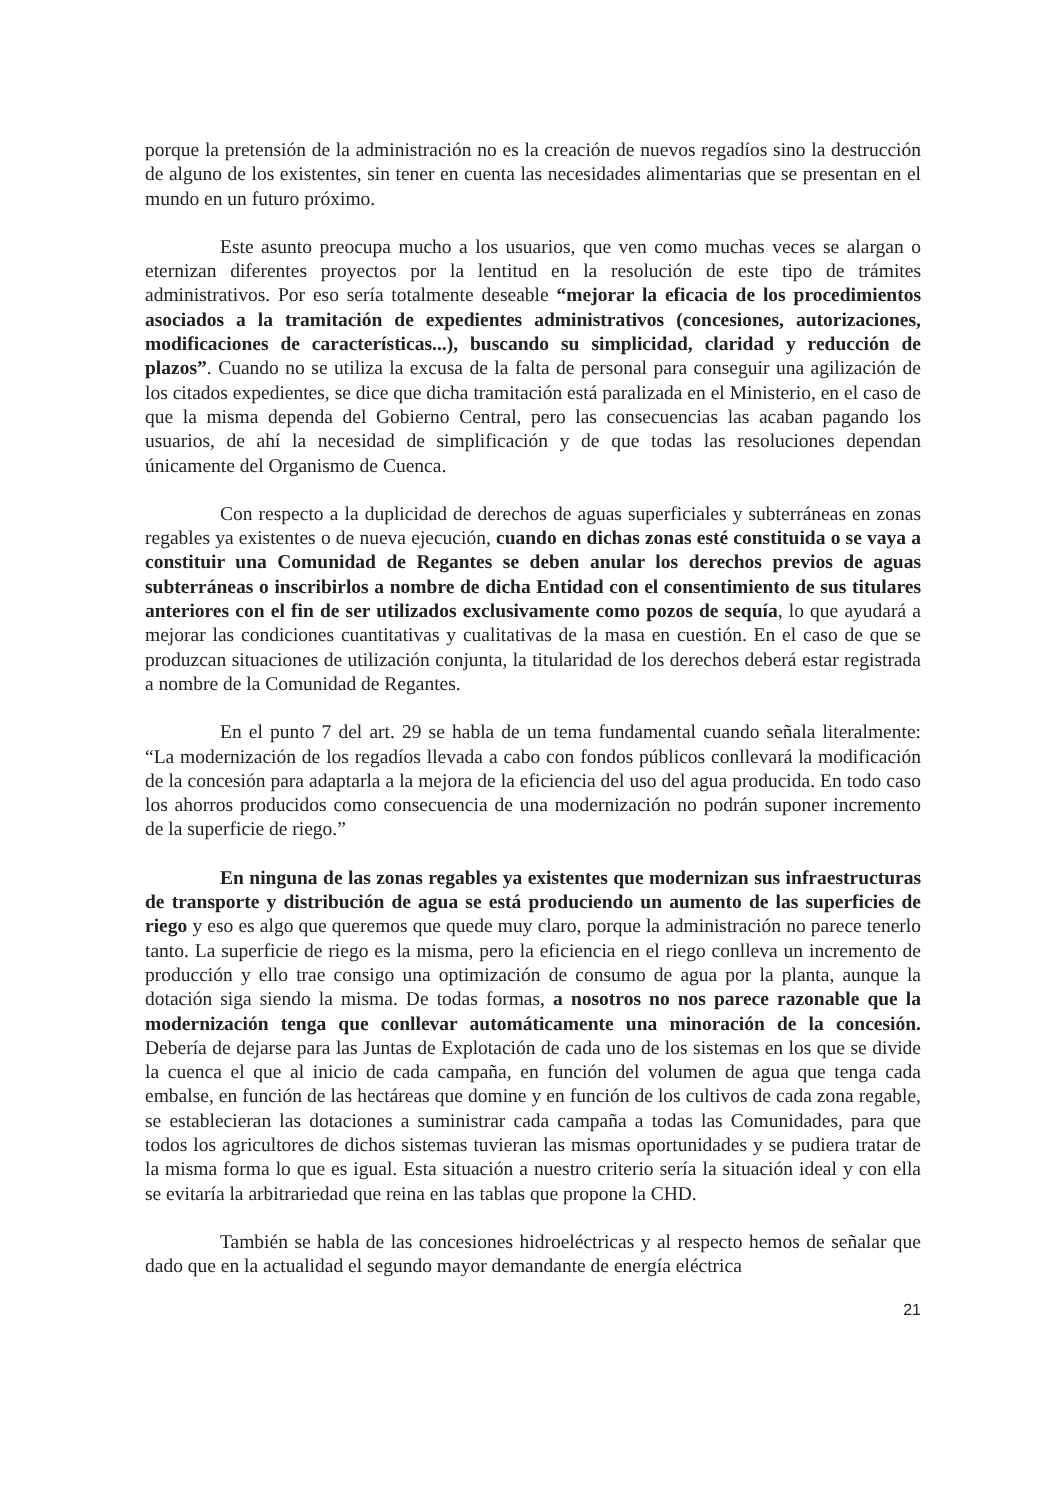porque la pretensión de la administración no es la creación de nuevos regadíos sino la destrucción de alguno de los existentes, sin tener en cuenta las necesidades alimentarias que se presentan en el mundo en un futuro próximo.
Este asunto preocupa mucho a los usuarios, que ven como muchas veces se alargan o eternizan diferentes proyectos por la lentitud en la resolución de este tipo de trámites administrativos. Por eso sería totalmente deseable “mejorar la eficacia de los procedimientos asociados a la tramitación de expedientes administrativos (concesiones, autorizaciones, modificaciones de características...), buscando su simplicidad, claridad y reducción de plazos”. Cuando no se utiliza la excusa de la falta de personal para conseguir una agilización de los citados expedientes, se dice que dicha tramitación está paralizada en el Ministerio, en el caso de que la misma dependa del Gobierno Central, pero las consecuencias las acaban pagando los usuarios, de ahí la necesidad de simplificación y de que todas las resoluciones dependan únicamente del Organismo de Cuenca.
Con respecto a la duplicidad de derechos de aguas superficiales y subterráneas en zonas regables ya existentes o de nueva ejecución, cuando en dichas zonas esté constituida o se vaya a constituir una Comunidad de Regantes se deben anular los derechos previos de aguas subterráneas o inscribirlos a nombre de dicha Entidad con el consentimiento de sus titulares anteriores con el fin de ser utilizados exclusivamente como pozos de sequía, lo que ayudará a mejorar las condiciones cuantitativas y cualitativas de la masa en cuestión. En el caso de que se produzcan situaciones de utilización conjunta, la titularidad de los derechos deberá estar registrada a nombre de la Comunidad de Regantes.
En el punto 7 del art. 29 se habla de un tema fundamental cuando señala literalmente: “La modernización de los regadíos llevada a cabo con fondos públicos conllevará la modificación de la concesión para adaptarla a la mejora de la eficiencia del uso del agua producida. En todo caso los ahorros producidos como consecuencia de una modernización no podrán suponer incremento de la superficie de riego.”
En ninguna de las zonas regables ya existentes que modernizan sus infraestructuras de transporte y distribución de agua se está produciendo un aumento de las superficies de riego y eso es algo que queremos que quede muy claro, porque la administración no parece tenerlo tanto. La superficie de riego es la misma, pero la eficiencia en el riego conlleva un incremento de producción y ello trae consigo una optimización de consumo de agua por la planta, aunque la dotación siga siendo la misma. De todas formas, a nosotros no nos parece razonable que la modernización tenga que conllevar automáticamente una minoración de la concesión. Debería de dejarse para las Juntas de Explotación de cada uno de los sistemas en los que se divide la cuenca el que al inicio de cada campaña, en función del volumen de agua que tenga cada embalse, en función de las hectáreas que domine y en función de los cultivos de cada zona regable, se establecieran las dotaciones a suministrar cada campaña a todas las Comunidades, para que todos los agricultores de dichos sistemas tuvieran las mismas oportunidades y se pudiera tratar de la misma forma lo que es igual. Esta situación a nuestro criterio sería la situación ideal y con ella se evitaría la arbitrariedad que reina en las tablas que propone la CHD.
También se habla de las concesiones hidroeléctricas y al respecto hemos de señalar que dado que en la actualidad el segundo mayor demandante de energía eléctrica
21